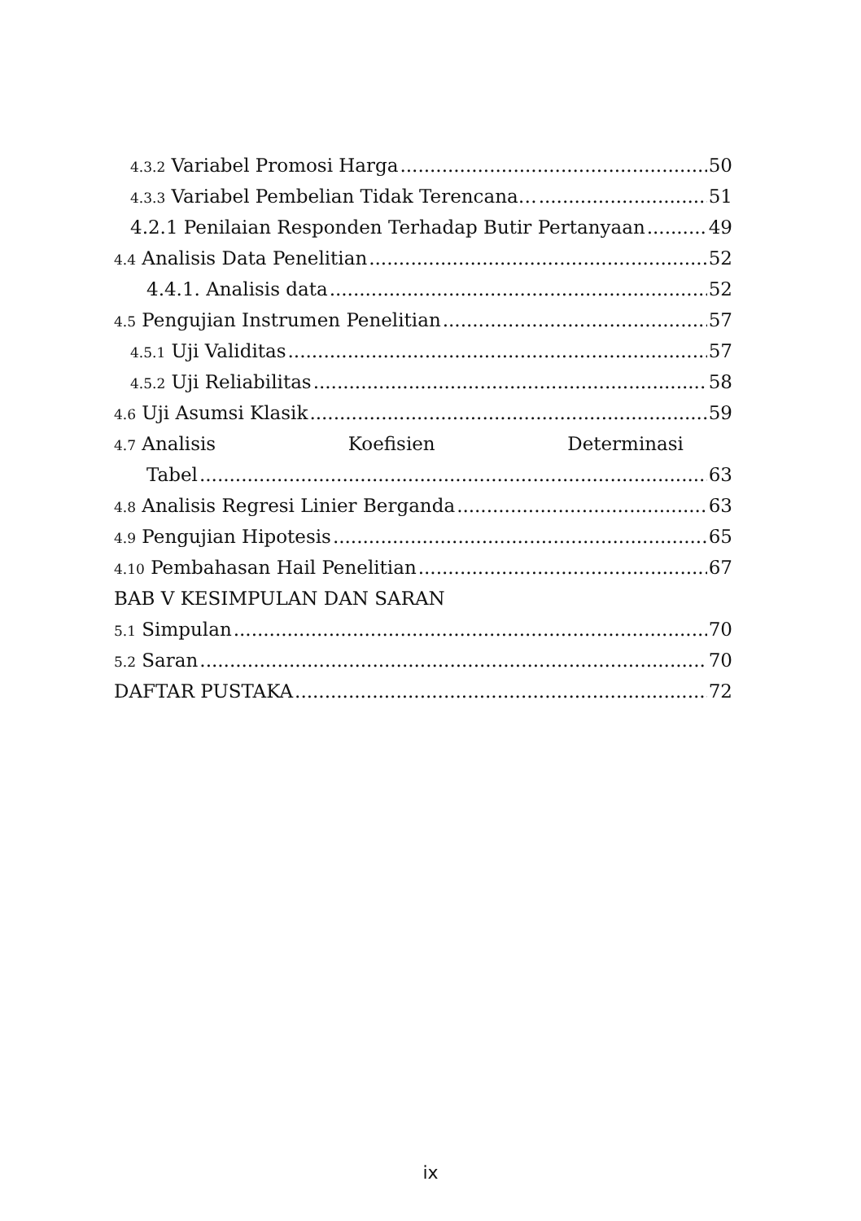4.3.2 Variabel Promosi Harga 50
4.3.3 Variabel Pembelian Tidak Terencana… 51
4.2.1 Penilaian Responden Terhadap Butir Pertanyaan 49
4.4 Analisis Data Penelitian 52
4.4.1. Analisis data 52
4.5 Pengujian Instrumen Penelitian 57
4.5.1 Uji Validitas 57
4.5.2 Uji Reliabilitas 58
4.6 Uji Asumsi Klasik 59
4.7 Analisis Koefisien Determinasi
Tabel 63
4.8 Analisis Regresi Linier Berganda 63
4.9 Pengujian Hipotesis 65
4.10 Pembahasan Hail Penelitian 67
BAB V KESIMPULAN DAN SARAN
5.1 Simpulan 70
5.2 Saran 70
DAFTAR PUSTAKA 72
ix